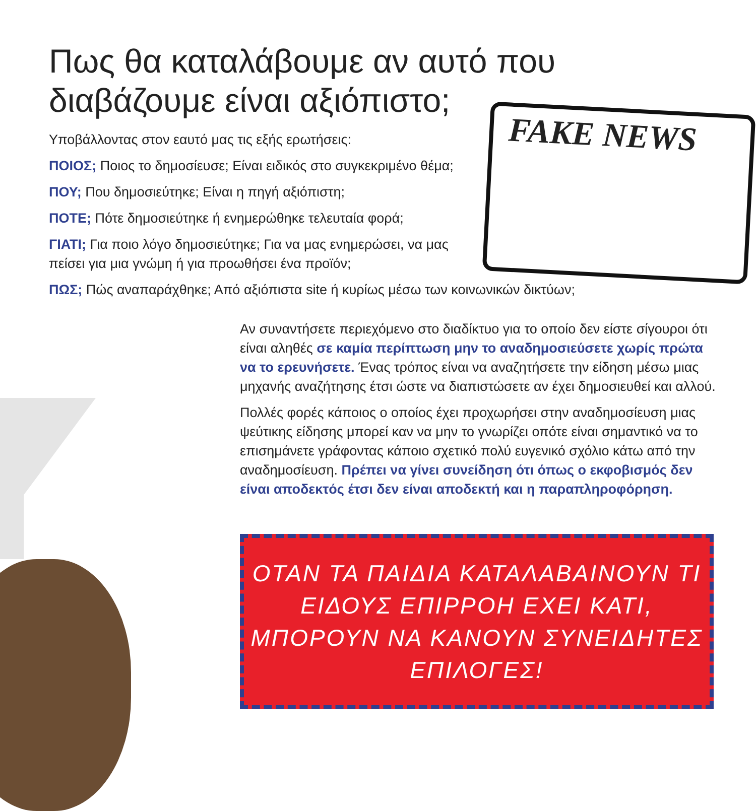FAKE NEWS
Πως θα καταλάβουμε αν αυτό που διαβάζουμε είναι αξιόπιστο;
Υποβάλλοντας στον εαυτό μας τις εξής ερωτήσεις:
ΠΟΙΟΣ; Ποιος το δημοσίευσε; Είναι ειδικός στο συγκεκριμένο θέμα;
ΠΟΥ; Που δημοσιεύτηκε; Είναι η πηγή αξιόπιστη;
ΠΟΤΕ; Πότε δημοσιεύτηκε ή ενημερώθηκε τελευταία φορά;
ΓΙΑΤΙ; Για ποιο λόγο δημοσιεύτηκε; Για να μας ενημερώσει, να μας πείσει για μια γνώμη ή για προωθήσει ένα προϊόν;
ΠΩΣ; Πώς αναπαράχθηκε; Από αξιόπιστα site ή κυρίως μέσω των κοινωνικών δικτύων;
Αν συναντήσετε περιεχόμενο στο διαδίκτυο για το οποίο δεν είστε σίγουροι ότι είναι αληθές σε καμία περίπτωση μην το αναδημοσιεύσετε χωρίς πρώτα να το ερευνήσετε. Ένας τρόπος είναι να αναζητήσετε την είδηση μέσω μιας μηχανής αναζήτησης έτσι ώστε να διαπιστώσετε αν έχει δημοσιευθεί και αλλού.
Πολλές φορές κάποιος ο οποίος έχει προχωρήσει στην αναδημοσίευση μιας ψεύτικης είδησης μπορεί καν να μην το γνωρίζει οπότε είναι σημαντικό να το επισημάνετε γράφοντας κάποιο σχετικό πολύ ευγενικό σχόλιο κάτω από την αναδημοσίευση. Πρέπει να γίνει συνείδηση ότι όπως ο εκφοβισμός δεν είναι αποδεκτός έτσι δεν είναι αποδεκτή και η παραπληροφόρηση.
ΟΤΑΝ ΤΑ ΠΑΙΔΙΑ ΚΑΤΑΛΑΒΑΙΝΟΥΝ ΤΙ ΕΙΔΟΥΣ ΕΠΙΡΡΟΗ ΕΧΕΙ ΚΑΤΙ, ΜΠΟΡΟΥΝ ΝΑ ΚΑΝΟΥΝ ΣΥΝΕΙΔΗΤΕΣ ΕΠΙΛΟΓΕΣ!